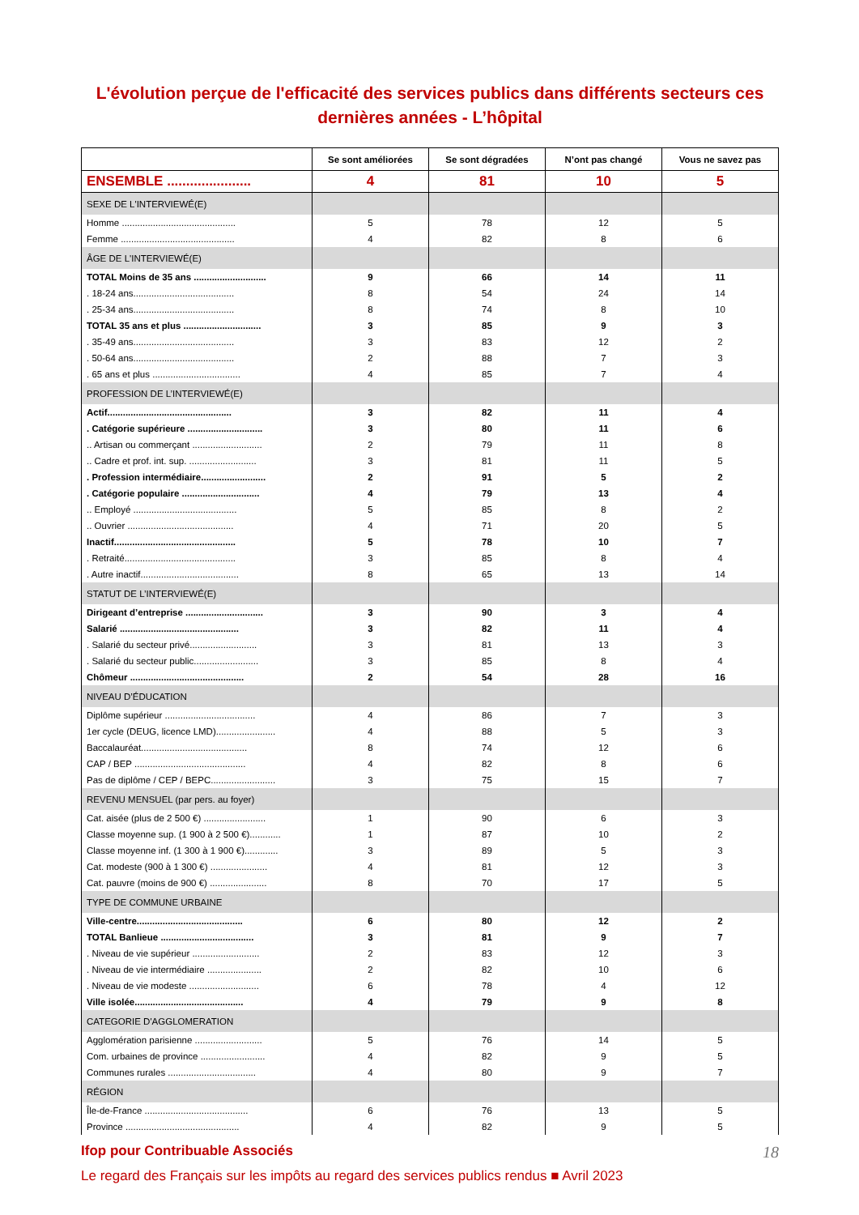L'évolution perçue de l'efficacité des services publics dans différents secteurs ces dernières années - L’hôpital
| | Se sont améliorées | Se sont dégradées | N’ont pas changé | Vous ne savez pas |
| --- | --- | --- | --- | --- |
| ENSEMBLE ...................... | 4 | 81 | 10 | 5 |
| SEXE DE L'INTERVIEWÉ(E) | | | | |
| Homme ............................................ | 5 | 78 | 12 | 5 |
| Femme ............................................ | 4 | 82 | 8 | 6 |
| ÂGE DE L'INTERVIEWÉ(E) | | | | |
| TOTAL Moins de 35 ans ............................ | 9 | 66 | 14 | 11 |
| . 18-24 ans....................................... | 8 | 54 | 24 | 14 |
| . 25-34 ans....................................... | 8 | 74 | 8 | 10 |
| TOTAL 35 ans et plus .............................. | 3 | 85 | 9 | 3 |
| . 35-49 ans....................................... | 3 | 83 | 12 | 2 |
| . 50-64 ans....................................... | 2 | 88 | 7 | 3 |
| . 65 ans et plus .................................. | 4 | 85 | 7 | 4 |
| PROFESSION DE L’INTERVIEWÉ(E) | | | | |
| Actif................................................ | 3 | 82 | 11 | 4 |
| . Catégorie supérieure ............................. | 3 | 80 | 11 | 6 |
| .. Artisan ou commerçant ........................... | 2 | 79 | 11 | 8 |
| .. Cadre et prof. int. sup. .......................... | 3 | 81 | 11 | 5 |
| . Profession intermédiaire......................... | 2 | 91 | 5 | 2 |
| . Catégorie populaire .............................. | 4 | 79 | 13 | 4 |
| .. Employé ........................................ | 5 | 85 | 8 | 2 |
| .. Ouvrier ......................................... | 4 | 71 | 20 | 5 |
| Inactif............................................... | 5 | 78 | 10 | 7 |
| . Retraité........................................... | 3 | 85 | 8 | 4 |
| . Autre inactif...................................... | 8 | 65 | 13 | 14 |
| STATUT DE L’INTERVIEWÉ(E) | | | | |
| Dirigeant d’entreprise .............................. | 3 | 90 | 3 | 4 |
| Salarié .............................................. | 3 | 82 | 11 | 4 |
| . Salarié du secteur privé.......................... | 3 | 81 | 13 | 3 |
| . Salarié du secteur public......................... | 3 | 85 | 8 | 4 |
| Chômeur ............................................ | 2 | 54 | 28 | 16 |
| NIVEAU D’ÉDUCATION | | | | |
| Diplôme supérieur ................................... | 4 | 86 | 7 | 3 |
| 1er cycle (DEUG, licence LMD)....................... | 4 | 88 | 5 | 3 |
| Baccalauréat......................................... | 8 | 74 | 12 | 6 |
| CAP / BEP ........................................... | 4 | 82 | 8 | 6 |
| Pas de diplôme / CEP / BEPC......................... | 3 | 75 | 15 | 7 |
| REVENU MENSUEL (par pers. au foyer) | | | | |
| Cat. aisée (plus de 2 500 €) ........................ | 1 | 90 | 6 | 3 |
| Classe moyenne sup. (1 900 à 2 500 €)............ | 1 | 87 | 10 | 2 |
| Classe moyenne inf. (1 300 à 1 900 €)............. | 3 | 89 | 5 | 3 |
| Cat. modeste (900 à 1 300 €) ...................... | 4 | 81 | 12 | 3 |
| Cat. pauvre (moins de 900 €) ...................... | 8 | 70 | 17 | 5 |
| TYPE DE COMMUNE URBAINE | | | | |
| Ville-centre......................................... | 6 | 80 | 12 | 2 |
| TOTAL Banlieue .................................... | 3 | 81 | 9 | 7 |
| . Niveau de vie supérieur .......................... | 2 | 83 | 12 | 3 |
| . Niveau de vie intermédiaire ..................... | 2 | 82 | 10 | 6 |
| . Niveau de vie modeste ........................... | 6 | 78 | 4 | 12 |
| Ville isolée.......................................... | 4 | 79 | 9 | 8 |
| CATEGORIE D'AGGLOMERATION | | | | |
| Agglomération parisienne .......................... | 5 | 76 | 14 | 5 |
| Com. urbaines de province ......................... | 4 | 82 | 9 | 5 |
| Communes rurales .................................. | 4 | 80 | 9 | 7 |
| RÉGION | | | | |
| Île-de-France ........................................ | 6 | 76 | 13 | 5 |
| Province ............................................ | 4 | 82 | 9 | 5 |
Ifop pour Contribuable Associés 18
Le regard des Français sur les impôts au regard des services publics rendus ■ Avril 2023